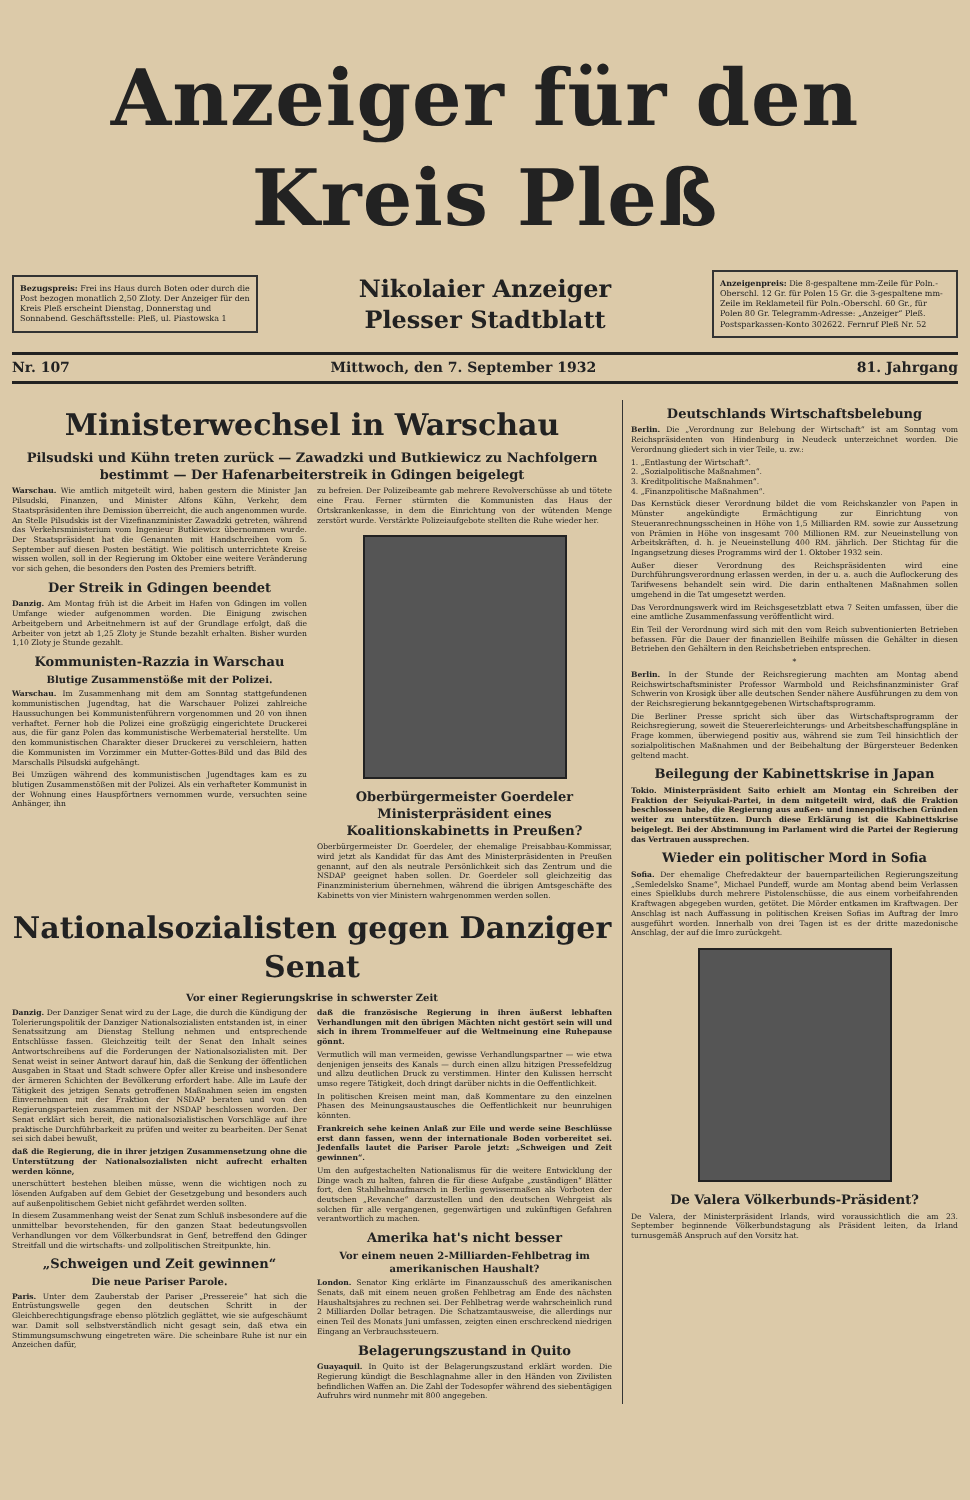Anzeiger für den Kreis Pleß
Bezugspreis: Frei ins Haus durch Boten oder durch die Post bezogen monatlich 2,50 Zloty. Der Anzeiger für den Kreis Pleß erscheint Dienstag, Donnerstag und Sonnabend. Geschäftsstelle: Pleß, ul. Piastowska 1
Nikolaier Anzeiger
Plesser Stadtblatt
Anzeigenpreis: Die 8-gespaltene mm-Zeile für Poln.-Oberschl. 12 Gr. für Polen 15 Gr. die 3-gespaltene mm-Zeile im Reklameteil für Poln.-Oberschl. 60 Gr., für Polen 80 Gr. Telegramm-Adresse: „Anzeiger“ Pleß. Postsparkassen-Konto 302622. Fernruf Pleß Nr. 52
Nr. 107 Mittwoch, den 7. September 1932 81. Jahrgang
Ministerwechsel in Warschau
Pilsudski und Kühn treten zurück — Zawadzki und Butkiewicz zu Nachfolgern bestimmt — Der Hafenarbeiterstreik in Gdingen beigelegt
Warschau. Wie amtlich mitgeteilt wird, haben gestern die Minister Jan Pilsudski, Finanzen, und Minister Alfons Kühn, Verkehr, dem Staatspräsidenten ihre Demission überreicht, die auch angenommen wurde. An Stelle Pilsudskis ist der Vizefinanzminister Zawadzki getreten, während das Verkehrsministerium vom Ingenieur Butkiewicz übernommen wurde. Der Staatspräsident hat die Genannten mit Handschreiben vom 5. September auf diesen Posten bestätigt. Wie politisch unterrichtete Kreise wissen wollen, soll in der Regierung im Oktober eine weitere Veränderung vor sich gehen, die besonders den Posten des Premiers betrifft.
Der Streik in Gdingen beendet
Danzig. Am Montag früh ist die Arbeit im Hafen von Gdingen im vollen Umfange wieder aufgenommen worden. Die Einigung zwischen Arbeitgebern und Arbeitnehmern ist auf der Grundlage erfolgt, daß die Arbeiter von jetzt ab 1,25 Zloty je Stunde bezahlt erhalten. Bisher wurden 1,10 Zloty je Stunde gezahlt.
Kommunisten-Razzia in Warschau
Blutige Zusammenstöße mit der Polizei.
Warschau. Im Zusammenhang mit dem am Sonntag stattgefundenen kommunistischen Jugendtag, hat die Warschauer Polizei zahlreiche Haussuchungen bei Kommunistenführern vorgenommen und 20 von ihnen verhaftet. Ferner hob die Polizei eine großzügig eingerichtete Druckerei aus, die für ganz Polen das kommunistische Werbematerial herstellte. Um den kommunistischen Charakter dieser Druckerei zu verschleiern, hatten die Kommunisten im Vorzimmer ein Mutter-Gottes-Bild und das Bild des Marschalls Pilsudski aufgehängt.
Bei Umzügen während des kommunistischen Jugendtages kam es zu blutigen Zusammenstößen mit der Polizei. Als ein verhafteter Kommunist in der Wohnung eines Hauspförtners vernommen wurde, versuchten seine Anhänger, ihn
zu befreien. Der Polizeibeamte gab mehrere Revolverschüsse ab und tötete eine Frau. Ferner stürmten die Kommunisten das Haus der Ortskrankenkasse, in dem die Einrichtung von der wütenden Menge zerstört wurde. Verstärkte Polizeiaufgebote stellten die Ruhe wieder her.
Oberbürgermeister Goerdeler Ministerpräsident eines Koalitionskabinetts in Preußen?
Oberbürgermeister Dr. Goerdeler, der ehemalige Preisabbau-Kommissar, wird jetzt als Kandidat für das Amt des Ministerpräsidenten in Preußen genannt, auf den als neutrale Persönlichkeit sich das Zentrum und die NSDAP geeignet haben sollen. Dr. Goerdeler soll gleichzeitig das Finanzministerium übernehmen, während die übrigen Amtsgeschäfte des Kabinetts von vier Ministern wahrgenommen werden sollen.
Nationalsozialisten gegen Danziger Senat
Vor einer Regierungskrise in schwerster Zeit
Danzig. Der Danziger Senat wird zu der Lage, die durch die Kündigung der Tolerierungspolitik der Danziger Nationalsozialisten entstanden ist, in einer Senatssitzung am Dienstag Stellung nehmen und entsprechende Entschlüsse fassen. Gleichzeitig teilt der Senat den Inhalt seines Antwortschreibens auf die Forderungen der Nationalsozialisten mit. Der Senat weist in seiner Antwort darauf hin, daß die Senkung der öffentlichen Ausgaben in Staat und Stadt schwere Opfer aller Kreise und insbesondere der ärmeren Schichten der Bevölkerung erfordert habe. Alle im Laufe der Tätigkeit des jetzigen Senats getroffenen Maßnahmen seien im engsten Einvernehmen mit der Fraktion der NSDAP beraten und von den Regierungsparteien zusammen mit der NSDAP beschlossen worden. Der Senat erklärt sich bereit, die nationalsozialistischen Vorschläge auf ihre praktische Durchführbarkeit zu prüfen und weiter zu bearbeiten. Der Senat sei sich dabei bewußt,
daß die Regierung, die in ihrer jetzigen Zusammensetzung ohne die Unterstützung der Nationalsozialisten nicht aufrecht erhalten werden könne,
unerschüttert bestehen bleiben müsse, wenn die wichtigen noch zu lösenden Aufgaben auf dem Gebiet der Gesetzgebung und besonders auch auf außenpolitischem Gebiet nicht gefährdet werden sollten.
In diesem Zusammenhang weist der Senat zum Schluß insbesondere auf die unmittelbar bevorstehenden, für den ganzen Staat bedeutungsvollen Verhandlungen vor dem Völkerbundsrat in Genf, betreffend den Gdinger Streitfall und die wirtschafts- und zollpolitischen Streitpunkte, hin.
„Schweigen und Zeit gewinnen“
Die neue Pariser Parole.
Paris. Unter dem Zauberstab der Pariser „Pressereie“ hat sich die Entrüstungswelle gegen den deutschen Schritt in der Gleichberechtigungsfrage ebenso plötzlich geglättet, wie sie aufgeschäumt war. Damit soll selbstverständlich nicht gesagt sein, daß etwa ein Stimmungsumschwung eingetreten wäre. Die scheinbare Ruhe ist nur ein Anzeichen dafür,
daß die französische Regierung in ihren äußerst lebhaften Verhandlungen mit den übrigen Mächten nicht gestört sein will und sich in ihrem Trommelfeuer auf die Weltmeinung eine Ruhepause gönnt.
Vermutlich will man vermeiden, gewisse Verhandlungspartner — wie etwa denjenigen jenseits des Kanals — durch einen allzu hitzigen Pressefeldzug und allzu deutlichen Druck zu verstimmen. Hinter den Kulissen herrscht umso regere Tätigkeit, doch dringt darüber nichts in die Oeffentlichkeit.
In politischen Kreisen meint man, daß Kommentare zu den einzelnen Phasen des Meinungsaustausches die Oeffentlichkeit nur beunruhigen könnten.
Frankreich sehe keinen Anlaß zur Eile und werde seine Beschlüsse erst dann fassen, wenn der internationale Boden vorbereitet sei. Jedenfalls lautet die Pariser Parole jetzt: „Schweigen und Zeit gewinnen“.
Um den aufgestachelten Nationalismus für die weitere Entwicklung der Dinge wach zu halten, fahren die für diese Aufgabe „zuständigen“ Blätter fort, den Stahlhelmaufmarsch in Berlin gewissermaßen als Vorboten der deutschen „Revanche“ darzustellen und den deutschen Wehrgeist als solchen für alle vergangenen, gegenwärtigen und zukünftigen Gefahren verantwortlich zu machen.
Amerika hat's nicht besser
Vor einem neuen 2-Milliarden-Fehlbetrag im amerikanischen Haushalt?
London. Senator King erklärte im Finanzausschuß des amerikanischen Senats, daß mit einem neuen großen Fehlbetrag am Ende des nächsten Haushaltsjahres zu rechnen sei. Der Fehlbetrag werde wahrscheinlich rund 2 Milliarden Dollar betragen. Die Schatzamtausweise, die allerdings nur einen Teil des Monats Juni umfassen, zeigten einen erschreckend niedrigen Eingang an Verbrauchssteuern.
Belagerungszustand in Quito
Guayaquil. In Quito ist der Belagerungszustand erklärt worden. Die Regierung kündigt die Beschlagnahme aller in den Händen von Zivilisten befindlichen Waffen an. Die Zahl der Todesopfer während des siebentägigen Aufruhrs wird nunmehr mit 800 angegeben.
Deutschlands Wirtschaftsbelebung
Berlin. Die „Verordnung zur Belebung der Wirtschaft“ ist am Sonntag vom Reichspräsidenten von Hindenburg in Neudeck unterzeichnet worden. Die Verordnung gliedert sich in vier Teile, u. zw.:
1. „Entlastung der Wirtschaft“.
2. „Sozialpolitische Maßnahmen“.
3. Kreditpolitische Maßnahmen“.
4. „Finanzpolitische Maßnahmen“.
Das Kernstück dieser Verordnung bildet die vom Reichskanzler von Papen in Münster angekündigte Ermächtigung zur Einrichtung von Steueranrechnungsscheinen in Höhe von 1,5 Milliarden RM. sowie zur Aussetzung von Prämien in Höhe von insgesamt 700 Millionen RM. zur Neueinstellung von Arbeitskräften, d. h. je Neueinstellung 400 RM. jährlich. Der Stichtag für die Ingangsetzung dieses Programms wird der 1. Oktober 1932 sein.
Außer dieser Verordnung des Reichspräsidenten wird eine Durchführungsverordnung erlassen werden, in der u. a. auch die Auflockerung des Tarifwesens behandelt sein wird. Die darin enthaltenen Maßnahmen sollen umgehend in die Tat umgesetzt werden.
Das Verordnungswerk wird im Reichsgesetzblatt etwa 7 Seiten umfassen, über die eine amtliche Zusammenfassung veröffentlicht wird.
Ein Teil der Verordnung wird sich mit den vom Reich subventionierten Betrieben befassen. Für die Dauer der finanziellen Beihilfe müssen die Gehälter in diesen Betrieben den Gehältern in den Reichsbetrieben entsprechen.
*
Berlin. In der Stunde der Reichsregierung machten am Montag abend Reichswirtschaftsminister Professor Warmbold und Reichsfinanzminister Graf Schwerin von Krosigk über alle deutschen Sender nähere Ausführungen zu dem von der Reichsregierung bekanntgegebenen Wirtschaftsprogramm.
Die Berliner Presse spricht sich über das Wirtschaftsprogramm der Reichsregierung, soweit die Steuererleichterungs- und Arbeitsbeschaffungspläne in Frage kommen, überwiegend positiv aus, während sie zum Teil hinsichtlich der sozialpolitischen Maßnahmen und der Beibehaltung der Bürgersteuer Bedenken geltend macht.
Beilegung der Kabinettskrise in Japan
Tokio. Ministerpräsident Saito erhielt am Montag ein Schreiben der Fraktion der Seiyukai-Partei, in dem mitgeteilt wird, daß die Fraktion beschlossen habe, die Regierung aus außen- und innenpolitischen Gründen weiter zu unterstützen. Durch diese Erklärung ist die Kabinettskrise beigelegt. Bei der Abstimmung im Parlament wird die Partei der Regierung das Vertrauen aussprechen.
Wieder ein politischer Mord in Sofia
Sofia. Der ehemalige Chefredakteur der bauernparteilichen Regierungszeitung „Semledelsko Sname“, Michael Pundeff, wurde am Montag abend beim Verlassen eines Spielklubs durch mehrere Pistolenschüsse, die aus einem vorbeifahrenden Kraftwagen abgegeben wurden, getötet. Die Mörder entkamen im Kraftwagen. Der Anschlag ist nach Auffassung in politischen Kreisen Sofias im Auftrag der Imro ausgeführt worden. Innerhalb von drei Tagen ist es der dritte mazedonische Anschlag, der auf die Imro zurückgeht.
De Valera Völkerbunds-Präsident?
De Valera, der Ministerpräsident Irlands, wird voraussichtlich die am 23. September beginnende Völkerbundstagung als Präsident leiten, da Irland turnusgemäß Anspruch auf den Vorsitz hat.